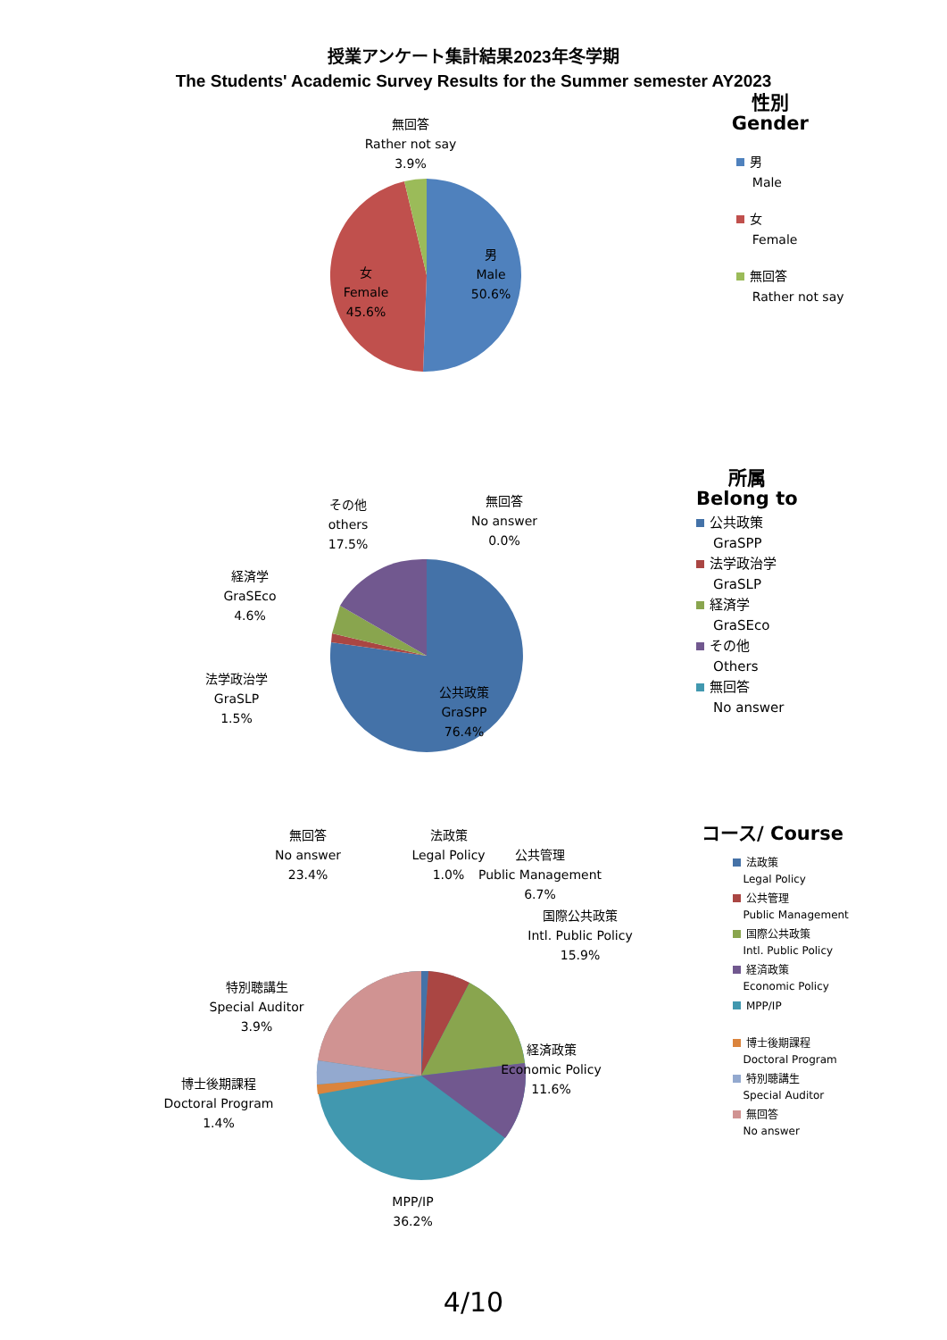授業アンケート集計結果2023年冬学期
The Students' Academic Survey Results for the Summer semester AY2023
無回答
Rather not say
3.9%
女
Female
45.6%
男
Male
50.6%
性別
Gender
男
Male
女
Female
無回答
Rather not say
その他
others
17.5%
無回答
No answer
0.0%
経済学
GraSEco
4.6%
法学政治学
GraSLP
1.5%
公共政策
GraSPP
76.4%
所属
Belong to
公共政策
GraSPP
法学政治学
GraSLP
経済学
GraSEco
その他
Others
無回答
No answer
無回答
No answer
23.4%
法政策
Legal Policy
1.0%
公共管理
Public Management
6.7%
国際公共政策
Intl. Public Policy
15.9%
特別聴講生
Special Auditor
3.9%
経済政策
Economic Policy
11.6%
博士後期課程
Doctoral Program
1.4%
MPP/IP
36.2%
コース/ Course
法政策
Legal Policy
公共管理
Public Management
国際公共政策
Intl. Public Policy
経済政策
Economic Policy
MPP/IP
博士後期課程
Doctoral Program
特別聴講生
Special Auditor
無回答
No answer
4/10